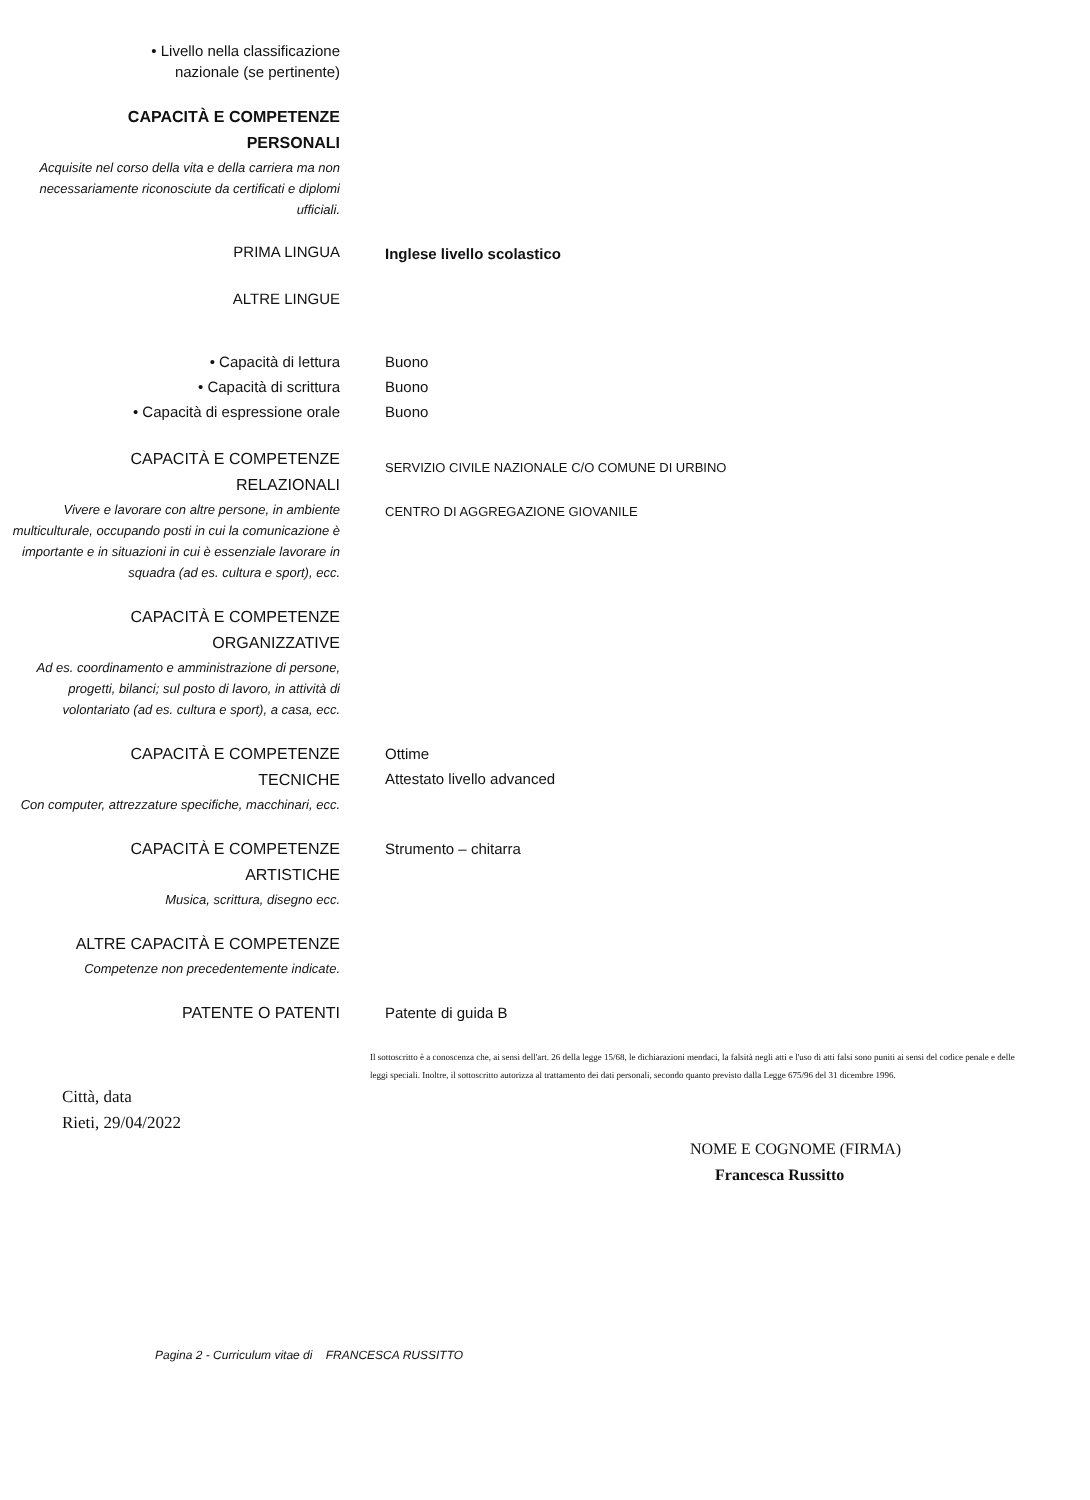• Livello nella classificazione
nazionale (se pertinente)
CAPACITÀ E COMPETENZE
PERSONALI
Acquisite nel corso della vita e della carriera ma non necessariamente riconosciute da certificati e diplomi ufficiali.
PRIMA LINGUA
Inglese livello scolastico
ALTRE LINGUE
• Capacità di lettura
• Capacità di scrittura
• Capacità di espressione orale
Buono
Buono
Buono
CAPACITÀ E COMPETENZE
RELAZIONALI
Vivere e lavorare con altre persone, in ambiente multiculturale, occupando posti in cui la comunicazione è importante e in situazioni in cui è essenziale lavorare in squadra (ad es. cultura e sport), ecc.
SERVIZIO CIVILE NAZIONALE C/O COMUNE DI URBINO
CENTRO DI AGGREGAZIONE GIOVANILE
CAPACITÀ E COMPETENZE
ORGANIZZATIVE
Ad es. coordinamento e amministrazione di persone, progetti, bilanci; sul posto di lavoro, in attività di volontariato (ad es. cultura e sport), a casa, ecc.
CAPACITÀ E COMPETENZE
TECNICHE
Con computer, attrezzature specifiche, macchinari, ecc.
Ottime
Attestato livello advanced
CAPACITÀ E COMPETENZE
ARTISTICHE
Musica, scrittura, disegno ecc.
Strumento – chitarra
ALTRE CAPACITÀ E COMPETENZE
Competenze non precedentemente indicate.
PATENTE O PATENTI
Patente di guida B
Il sottoscritto è a conoscenza che, ai sensi dell'art. 26 della legge 15/68, le dichiarazioni mendaci, la falsità negli atti e l'uso di atti falsi sono puniti ai sensi del codice penale e delle leggi speciali. Inoltre, il sottoscritto autorizza al trattamento dei dati personali, secondo quanto previsto dalla Legge 675/96 del 31 dicembre 1996.
Città, data
Rieti, 29/04/2022
NOME E COGNOME (FIRMA)
Francesca Russitto
Pagina 2 - Curriculum vitae di FRANCESCA RUSSITTO